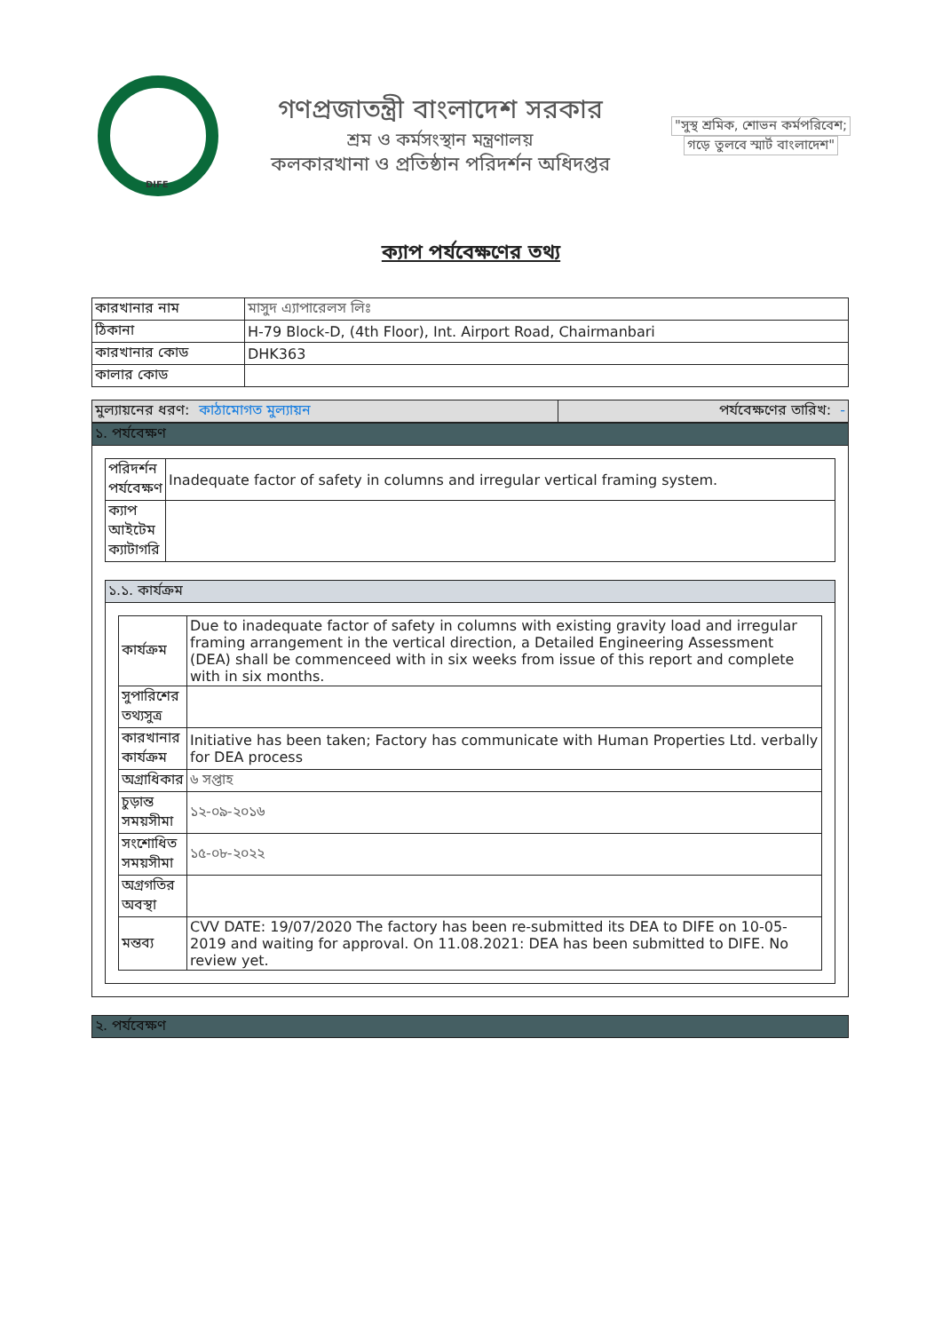DIFE
গণপ্রজাতন্ত্রী বাংলাদেশ সরকার
শ্রম ও কর্মসংস্থান মন্ত্রণালয়
কলকারখানা ও প্রতিষ্ঠান পরিদর্শন অধিদপ্তর
"সুস্থ শ্রমিক, শোভন কর্মপরিবেশ;
গড়ে তুলবে স্মার্ট বাংলাদেশ"
ক্যাপ পর্যবেক্ষণের তথ্য
| কারখানার নাম | মাসুদ এ্যাপারেলস লিঃ |
| ঠিকানা | H-79 Block-D, (4th Floor), Int. Airport Road, Chairmanbari |
| কারখানার কোড | DHK363 |
| কালার কোড | |
| মুল্যায়নের ধরণ: কাঠামোগত মুল্যায়ন | পর্যবেক্ষণের তারিখ: - |
১. পর্যবেক্ষণ
| পরিদর্শন পর্যবেক্ষণ | Inadequate factor of safety in columns and irregular vertical framing system. |
| ক্যাপ আইটেম ক্যাটাগরি | |
১.১. কার্যক্রম
| কার্যক্রম | Due to inadequate factor of safety in columns with existing gravity load and irregular framing arrangement in the vertical direction, a Detailed Engineering Assessment (DEA) shall be commenceed with in six weeks from issue of this report and complete with in six months. |
| সুপারিশের তথ্যসুত্র | |
| কারখানার কার্যক্রম | Initiative has been taken; Factory has communicate with Human Properties Ltd. verbally for DEA process |
| অগ্রাধিকার | ৬ সপ্তাহ |
| চুড়ান্ত সময়সীমা | ১২-০৯-২০১৬ |
| সংশোধিত সময়সীমা | ১৫-০৮-২০২২ |
| অগ্রগতির অবস্থা | |
| মন্তব্য | CVV DATE: 19/07/2020 The factory has been re-submitted its DEA to DIFE on 10-05-2019 and waiting for approval. On 11.08.2021: DEA has been submitted to DIFE. No review yet. |
২. পর্যবেক্ষণ